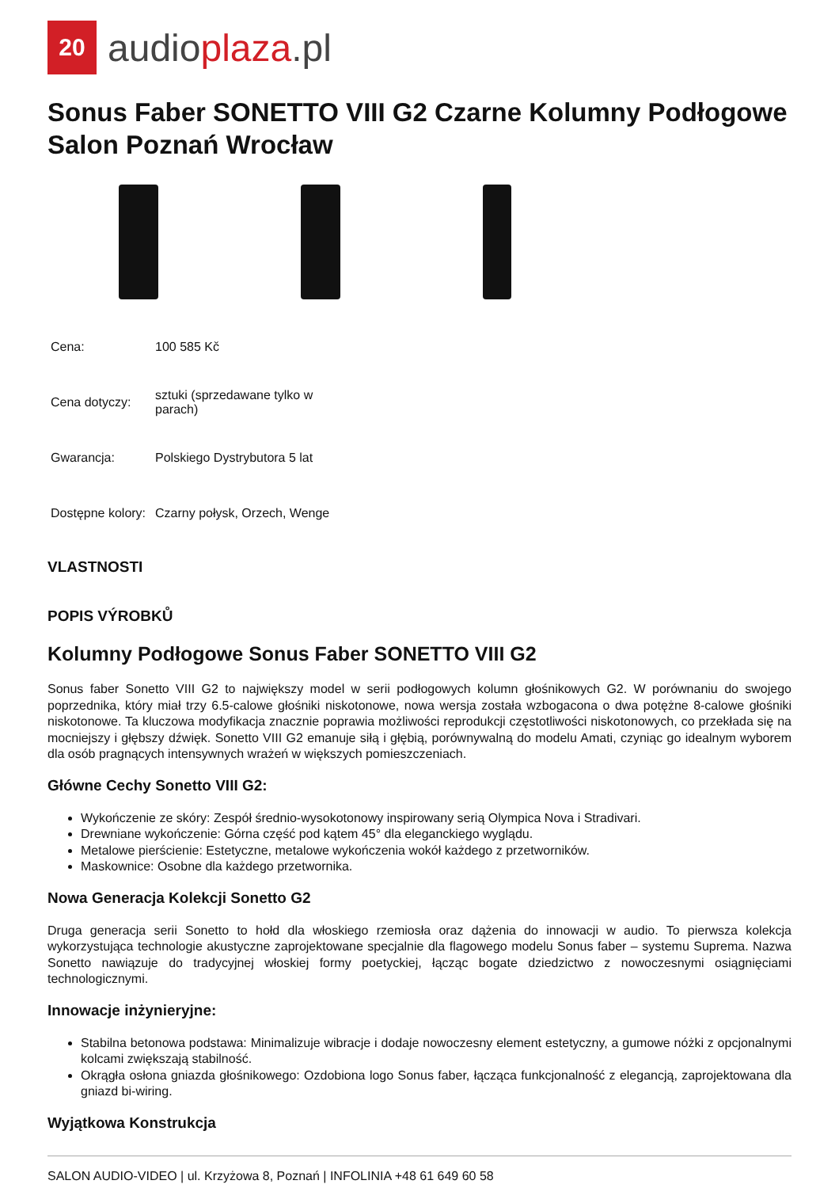20
audioplaza.pl
Sonus Faber SONETTO VIII G2 Czarne Kolumny Podłogowe Salon Poznań Wrocław
| Cena: | 100 585 Kč |
| Cena dotyczy: | sztuki (sprzedawane tylko w parach) |
| Gwarancja: | Polskiego Dystrybutora 5 lat |
| Dostępne kolory: | Czarny połysk, Orzech, Wenge |
VLASTNOSTI
POPIS VÝROBKŮ
Kolumny Podłogowe Sonus Faber SONETTO VIII G2
Sonus faber Sonetto VIII G2 to największy model w serii podłogowych kolumn głośnikowych G2. W porównaniu do swojego poprzednika, który miał trzy 6.5-calowe głośniki niskotonowe, nowa wersja została wzbogacona o dwa potężne 8-calowe głośniki niskotonowe. Ta kluczowa modyfikacja znacznie poprawia możliwości reprodukcji częstotliwości niskotonowych, co przekłada się na mocniejszy i głębszy dźwięk. Sonetto VIII G2 emanuje siłą i głębią, porównywalną do modelu Amati, czyniąc go idealnym wyborem dla osób pragnących intensywnych wrażeń w większych pomieszczeniach.
Główne Cechy Sonetto VIII G2:
Wykończenie ze skóry: Zespół średnio-wysokotonowy inspirowany serią Olympica Nova i Stradivari.
Drewniane wykończenie: Górna część pod kątem 45° dla eleganckiego wyglądu.
Metalowe pierścienie: Estetyczne, metalowe wykończenia wokół każdego z przetworników.
Maskownice: Osobne dla każdego przetwornika.
Nowa Generacja Kolekcji Sonetto G2
Druga generacja serii Sonetto to hołd dla włoskiego rzemiosła oraz dążenia do innowacji w audio. To pierwsza kolekcja wykorzystująca technologie akustyczne zaprojektowane specjalnie dla flagowego modelu Sonus faber – systemu Suprema. Nazwa Sonetto nawiązuje do tradycyjnej włoskiej formy poetyckiej, łącząc bogate dziedzictwo z nowoczesnymi osiągnięciami technologicznymi.
Innowacje inżynieryjne:
Stabilna betonowa podstawa: Minimalizuje wibracje i dodaje nowoczesny element estetyczny, a gumowe nóżki z opcjonalnymi kolcami zwiększają stabilność.
Okrągła osłona gniazda głośnikowego: Ozdobiona logo Sonus faber, łącząca funkcjonalność z elegancją, zaprojektowana dla gniazd bi-wiring.
Wyjątkowa Konstrukcja
SALON AUDIO-VIDEO | ul. Krzyżowa 8, Poznań | INFOLINIA +48 61 649 60 58